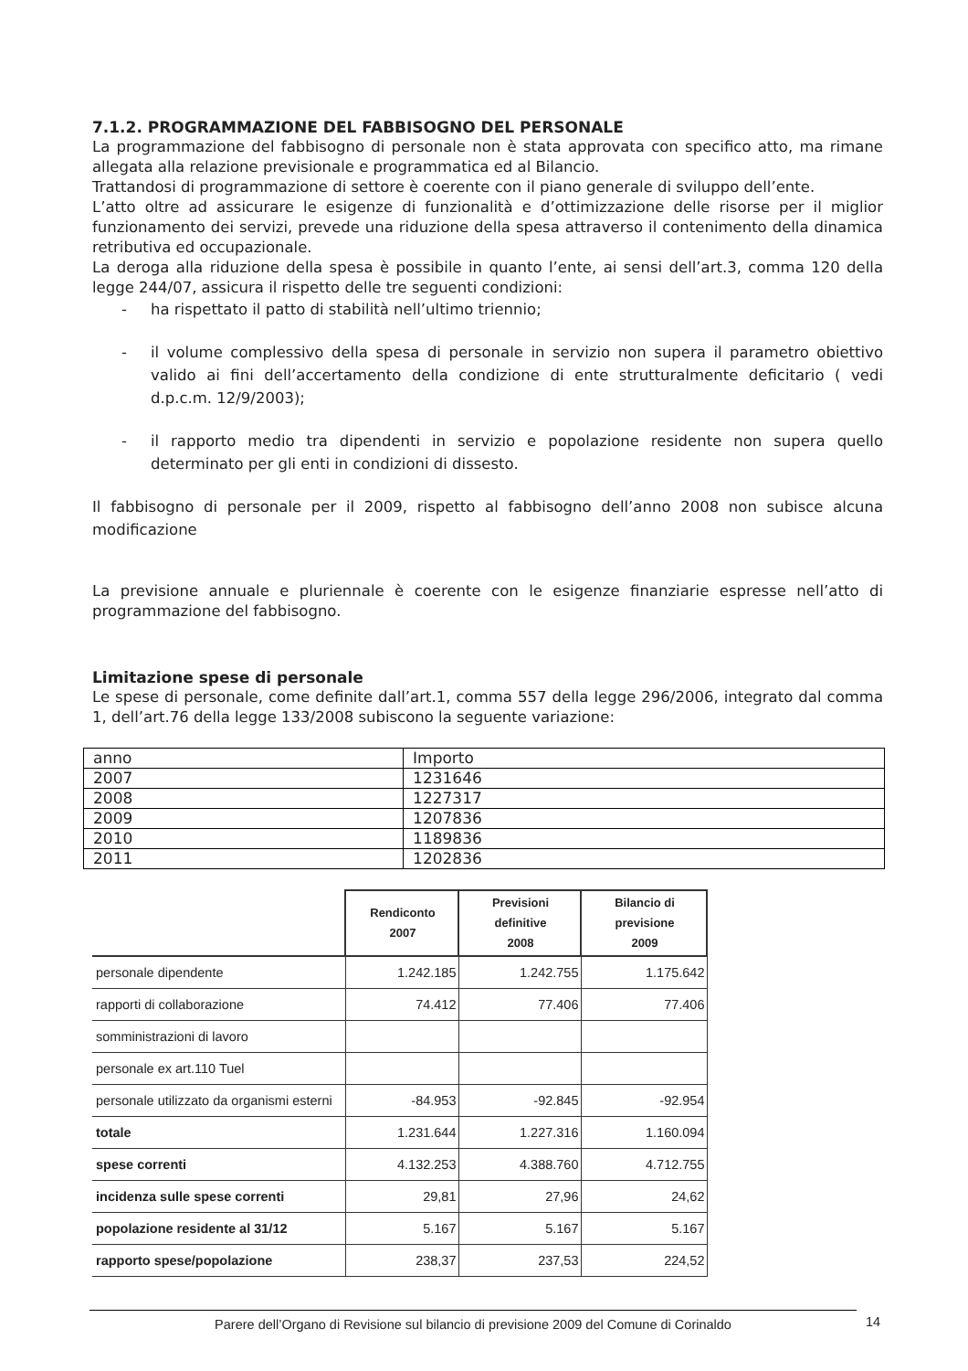7.1.2. PROGRAMMAZIONE DEL FABBISOGNO DEL PERSONALE
La programmazione del fabbisogno di personale non è stata approvata con specifico atto, ma rimane allegata alla relazione previsionale e programmatica ed al Bilancio.
Trattandosi di programmazione di settore è coerente con il piano generale di sviluppo dell’ente.
L’atto oltre ad assicurare le esigenze di funzionalità e d’ottimizzazione delle risorse per il miglior funzionamento dei servizi, prevede una riduzione della spesa attraverso il contenimento della dinamica retributiva ed occupazionale.
La deroga alla riduzione della spesa è possibile in quanto l’ente, ai sensi dell’art.3, comma 120 della legge 244/07, assicura il rispetto delle tre seguenti condizioni:
- ha rispettato il patto di stabilità nell’ultimo triennio;
- il volume complessivo della spesa di personale in servizio non supera il parametro obiettivo valido ai fini dell’accertamento della condizione di ente strutturalmente deficitario ( vedi d.p.c.m. 12/9/2003);
- il rapporto medio tra dipendenti in servizio e popolazione residente non supera quello determinato per gli enti in condizioni di dissesto.
Il fabbisogno di personale per il 2009, rispetto al fabbisogno dell’anno 2008 non subisce alcuna modificazione
La previsione annuale e pluriennale è coerente con le esigenze finanziarie espresse nell’atto di programmazione del fabbisogno.
Limitazione spese di personale
Le spese di personale, come definite dall’art.1, comma 557 della legge 296/2006, integrato dal comma 1, dell’art.76 della legge 133/2008 subiscono la seguente variazione:
| anno | Importo |
| 2007 | 1231646 |
| 2008 | 1227317 |
| 2009 | 1207836 |
| 2010 | 1189836 |
| 2011 | 1202836 |
| | Rendiconto 2007 | Previsioni definitive 2008 | Bilancio di previsione 2009 |
| personale dipendente | 1.242.185 | 1.242.755 | 1.175.642 |
| rapporti di collaborazione | 74.412 | 77.406 | 77.406 |
| somministrazioni di lavoro | | | |
| personale ex art.110 Tuel | | | |
| personale utilizzato da organismi esterni | -84.953 | -92.845 | -92.954 |
| totale | 1.231.644 | 1.227.316 | 1.160.094 |
| spese correnti | 4.132.253 | 4.388.760 | 4.712.755 |
| incidenza sulle spese correnti | 29,81 | 27,96 | 24,62 |
| popolazione residente al 31/12 | 5.167 | 5.167 | 5.167 |
| rapporto spese/popolazione | 238,37 | 237,53 | 224,52 |
Parere dell’Organo di Revisione sul bilancio di previsione 2009 del Comune di Corinaldo 14